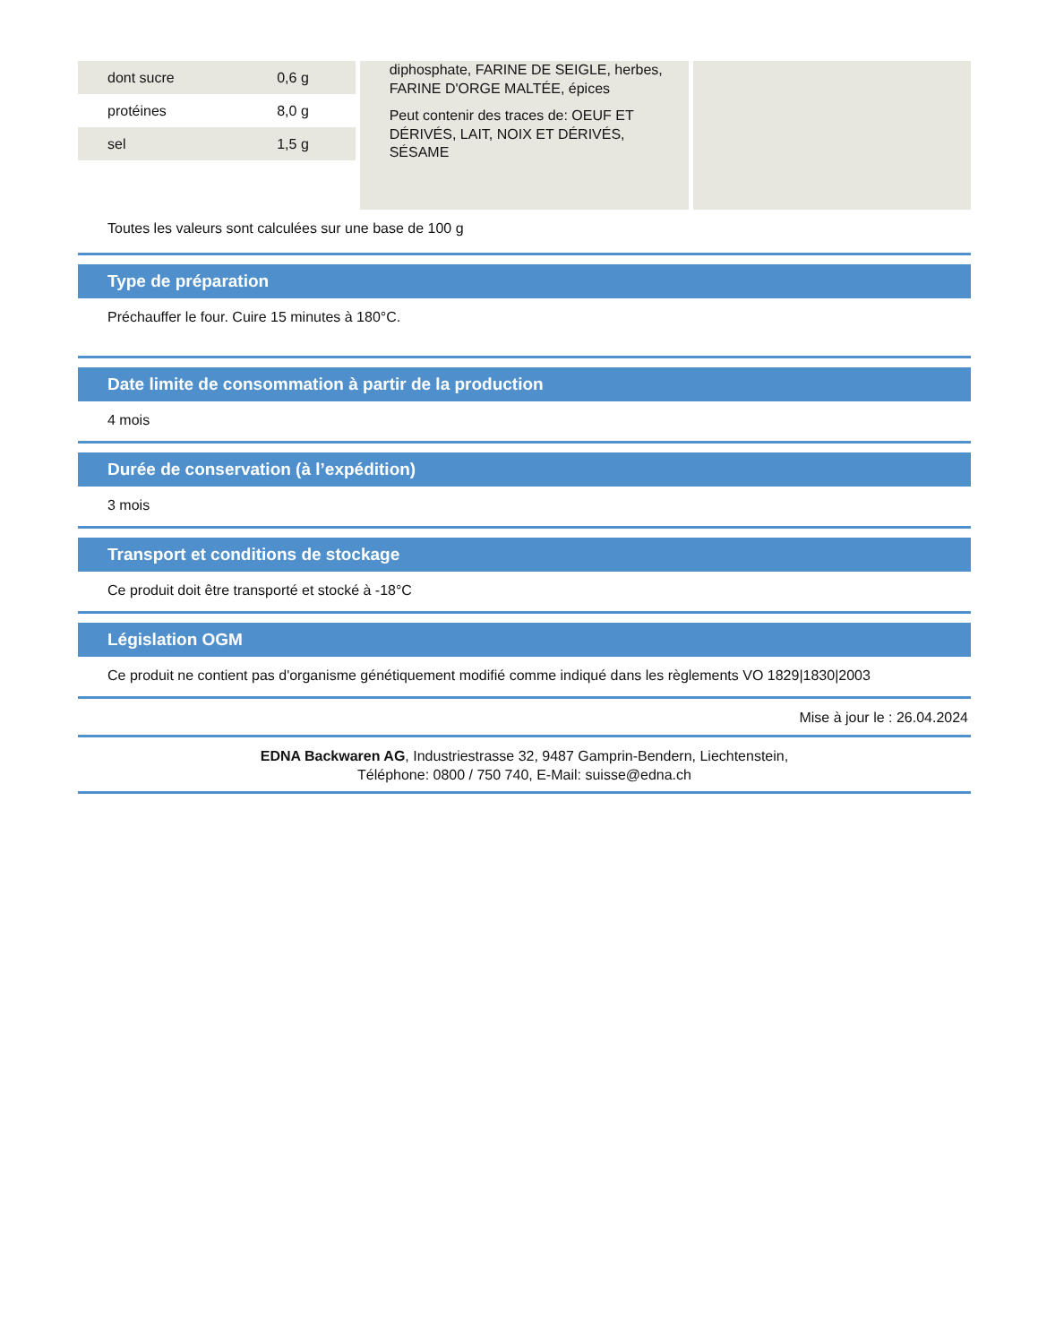| dont sucre | 0,6 g |
| protéines | 8,0 g |
| sel | 1,5 g |
diphosphate, FARINE DE SEIGLE, herbes, FARINE D'ORGE MALTÉE, épices
Peut contenir des traces de: OEUF ET DÉRIVÉS, LAIT, NOIX ET DÉRIVÉS, SÉSAME
Toutes les valeurs sont calculées sur une base de 100 g
Type de préparation
Préchauffer le four. Cuire 15 minutes à 180°C.
Date limite de consommation à partir de la production
4 mois
Durée de conservation (à l’expédition)
3 mois
Transport et conditions de stockage
Ce produit doit être transporté et stocké à -18°C
Législation OGM
Ce produit ne contient pas d'organisme génétiquement modifié comme indiqué dans les règlements VO 1829|1830|2003
Mise à jour le : 26.04.2024
EDNA Backwaren AG, Industriestrasse 32, 9487 Gamprin-Bendern, Liechtenstein,
Téléphone: 0800 / 750 740, E-Mail: suisse@edna.ch